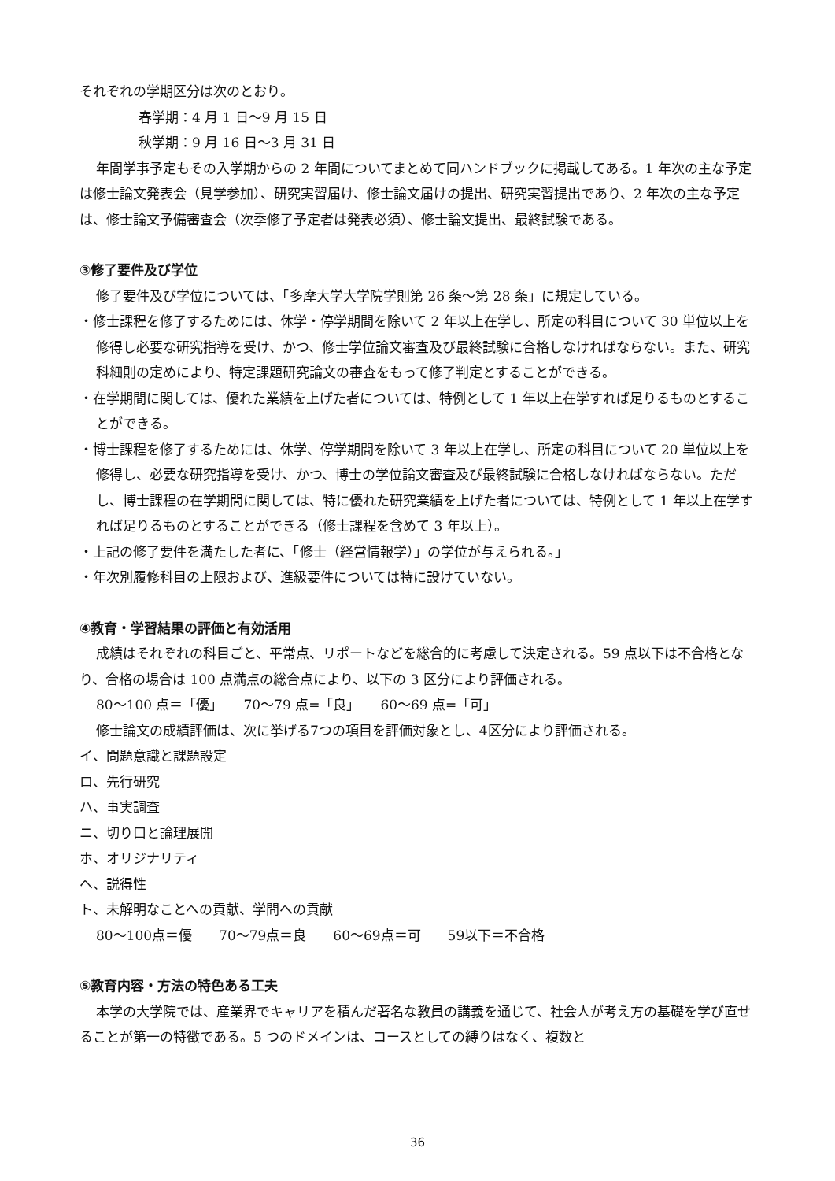それぞれの学期区分は次のとおり。
春学期：4 月 1 日～9 月 15 日
秋学期：9 月 16 日～3 月 31 日
年間学事予定もその入学期からの 2 年間についてまとめて同ハンドブックに掲載してある。1 年次の主な予定は修士論文発表会（見学参加）、研究実習届け、修士論文届けの提出、研究実習提出であり、2 年次の主な予定は、修士論文予備審査会（次季修了予定者は発表必須）、修士論文提出、最終試験である。
③修了要件及び学位
修了要件及び学位については、「多摩大学大学院学則第 26 条～第 28 条」に規定している。
・修士課程を修了するためには、休学・停学期間を除いて 2 年以上在学し、所定の科目について 30 単位以上を修得し必要な研究指導を受け、かつ、修士学位論文審査及び最終試験に合格しなければならない。また、研究科細則の定めにより、特定課題研究論文の審査をもって修了判定とすることができる。
・在学期間に関しては、優れた業績を上げた者については、特例として 1 年以上在学すれば足りるものとすることができる。
・博士課程を修了するためには、休学、停学期間を除いて 3 年以上在学し、所定の科目について 20 単位以上を修得し、必要な研究指導を受け、かつ、博士の学位論文審査及び最終試験に合格しなければならない。ただし、博士課程の在学期間に関しては、特に優れた研究業績を上げた者については、特例として 1 年以上在学すれば足りるものとすることができる（修士課程を含めて 3 年以上）。
・上記の修了要件を満たした者に、「修士（経営情報学）」の学位が与えられる。」
・年次別履修科目の上限および、進級要件については特に設けていない。
④教育・学習結果の評価と有効活用
成績はそれぞれの科目ごと、平常点、リポートなどを総合的に考慮して決定される。59 点以下は不合格となり、合格の場合は 100 点満点の総合点により、以下の 3 区分により評価される。
80～100 点＝「優」　　70～79 点=「良」　　60～69 点=「可」
修士論文の成績評価は、次に挙げる7つの項目を評価対象とし、4区分により評価される。
イ、問題意識と課題設定
ロ、先行研究
ハ、事実調査
ニ、切り口と論理展開
ホ、オリジナリティ
ヘ、説得性
ト、未解明なことへの貢献、学問への貢献
80～100点＝優　　70～79点＝良　　60～69点＝可　　59以下＝不合格
⑤教育内容・方法の特色ある工夫
本学の大学院では、産業界でキャリアを積んだ著名な教員の講義を通じて、社会人が考え方の基礎を学び直せることが第一の特徴である。5 つのドメインは、コースとしての縛りはなく、複数と
36